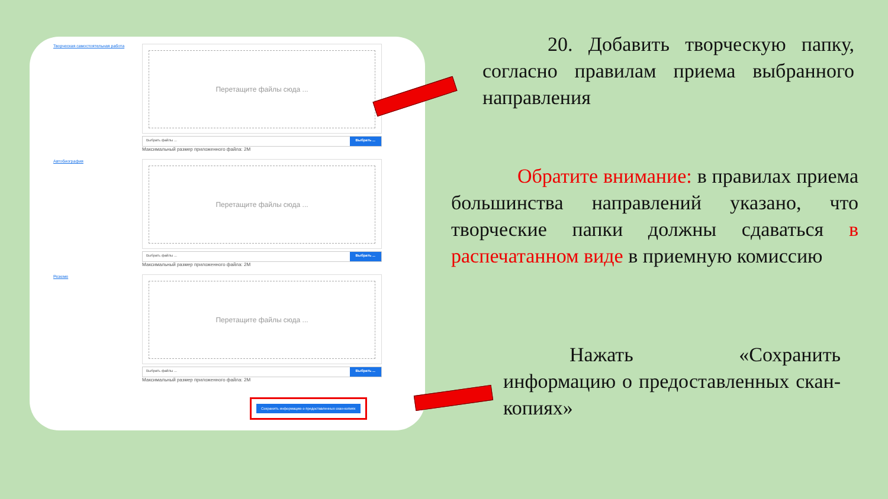Творческая самостоятельная работа
Перетащите файлы сюда ...
Выбрать файлы ... Выбрать ...
Максимальный размер приложенного файла: 2M
Автобиография
Перетащите файлы сюда ...
Выбрать файлы ... Выбрать ...
Максимальный размер приложенного файла: 2M
Резюме
Перетащите файлы сюда ...
Выбрать файлы ... Выбрать ...
Максимальный размер приложенного файла: 2M
Сохранить информацию о предоставленных скан-копиях
20. Добавить творческую папку, согласно правилам приема выбранного направления
Обратите внимание: в правилах приема большинства направлений указано, что творческие папки должны сдаваться в распечатанном виде в приемную комиссию
Нажать «Сохранить информацию о предоставленных скан-копиях»